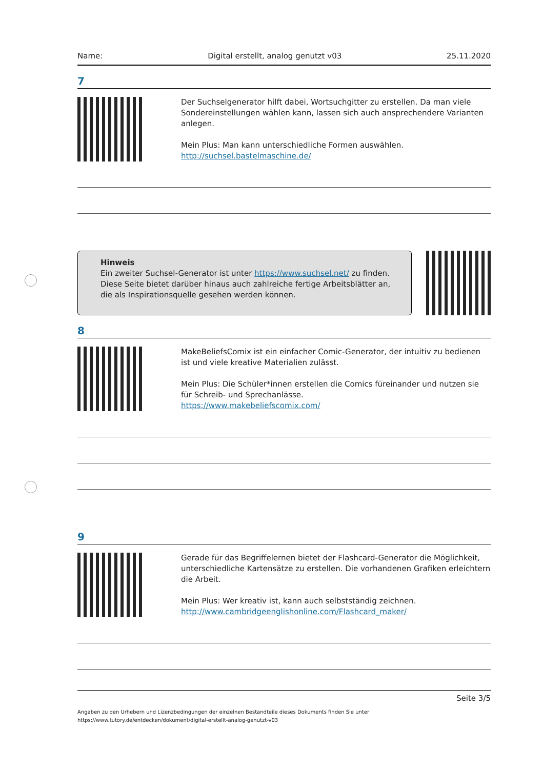Name: Digital erstellt, analog genutzt v03 25.11.2020
7
Der Suchselgenerator hilft dabei, Wortsuchgitter zu erstellen. Da man viele Sondereinstellungen wählen kann, lassen sich auch ansprechendere Varianten anlegen.
Mein Plus: Man kann unterschiedliche Formen auswählen.
http://suchsel.bastelmaschine.de/
Hinweis
Ein zweiter Suchsel-Generator ist unter https://www.suchsel.net/ zu finden. Diese Seite bietet darüber hinaus auch zahlreiche fertige Arbeitsblätter an, die als Inspirationsquelle gesehen werden können.
8
MakeBeliefsComix ist ein einfacher Comic-Generator, der intuitiv zu bedienen ist und viele kreative Materialien zulässt.
Mein Plus: Die Schüler*innen erstellen die Comics füreinander und nutzen sie für Schreib- und Sprechanlässe.
https://www.makebeliefscomix.com/
9
Gerade für das Begriffelernen bietet der Flashcard-Generator die Möglichkeit, unterschiedliche Kartensätze zu erstellen. Die vorhandenen Grafiken erleichtern die Arbeit.
Mein Plus: Wer kreativ ist, kann auch selbstständig zeichnen.
http://www.cambridgeenglishonline.com/Flashcard_maker/
Seite 3/5
Angaben zu den Urhebern und Lizenzbedingungen der einzelnen Bestandteile dieses Dokuments finden Sie unter
https://www.tutory.de/entdecken/dokument/digital-erstellt-analog-genutzt-v03